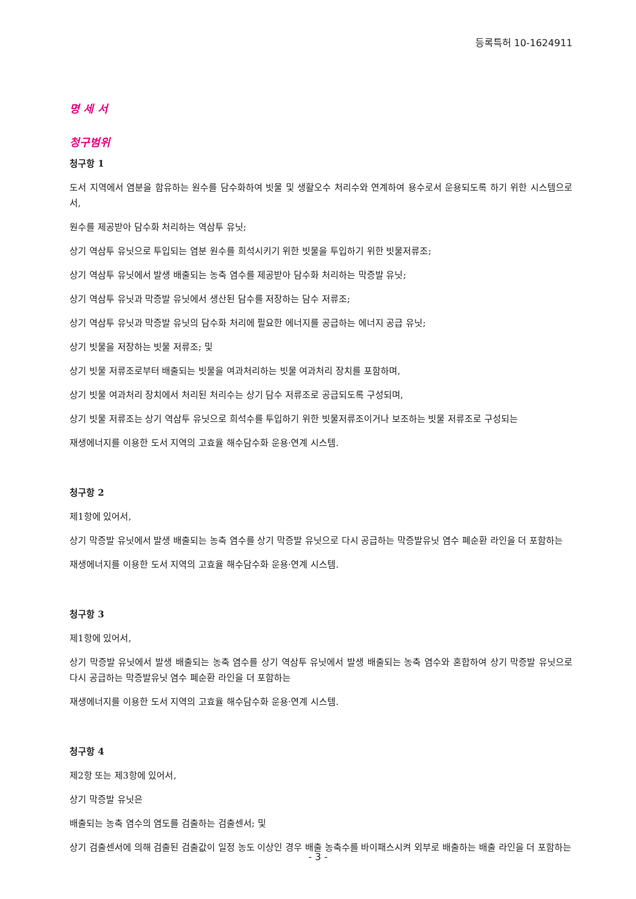등록특허 10-1624911
명 세 서
청구범위
청구항 1
도서 지역에서 염분을 함유하는 원수를 담수화하여 빗물 및 생활오수 처리수와 연계하여 용수로서 운용되도록 하기 위한 시스템으로서,
원수를 제공받아 담수화 처리하는 역삼투 유닛;
상기 역삼투 유닛으로 투입되는 염분 원수를 희석시키기 위한 빗물을 투입하기 위한 빗물저류조;
상기 역삼투 유닛에서 발생 배출되는 농축 염수를 제공받아 담수화 처리하는 막증발 유닛;
상기 역삼투 유닛과 막증발 유닛에서 생산된 담수를 저장하는 담수 저류조;
상기 역삼투 유닛과 막증발 유닛의 담수화 처리에 필요한 에너지를 공급하는 에너지 공급 유닛;
상기 빗물을 저장하는 빗물 저류조; 및
상기 빗물 저류조로부터 배출되는 빗물을 여과처리하는 빗물 여과처리 장치를 포함하며,
상기 빗물 여과처리 장치에서 처리된 처리수는 상기 담수 저류조로 공급되도록 구성되며,
상기 빗물 저류조는 상기 역삼투 유닛으로 희석수를 투입하기 위한 빗물저류조이거나 보조하는 빗물 저류조로 구성되는
재생에너지를 이용한 도서 지역의 고효율 해수담수화 운용·연계 시스템.
청구항 2
제1항에 있어서,
상기 막증발 유닛에서 발생 배출되는 농축 염수를 상기 막증발 유닛으로 다시 공급하는 막증발유닛 염수 폐순환 라인을 더 포함하는
재생에너지를 이용한 도서 지역의 고효율 해수담수화 운용·연계 시스템.
청구항 3
제1항에 있어서,
상기 막증발 유닛에서 발생 배출되는 농축 염수를 상기 역삼투 유닛에서 발생 배출되는 농축 염수와 혼합하여 상기 막증발 유닛으로 다시 공급하는 막증발유닛 염수 폐순환 라인을 더 포함하는
재생에너지를 이용한 도서 지역의 고효율 해수담수화 운용·연계 시스템.
청구항 4
제2항 또는 제3항에 있어서,
상기 막증발 유닛은
배출되는 농축 염수의 염도를 검출하는 검출센서; 및
상기 검출센서에 의해 검출된 검출값이 일정 농도 이상인 경우 배출 농축수를 바이패스시켜 외부로 배출하는 배출 라인을 더 포함하는
- 3 -